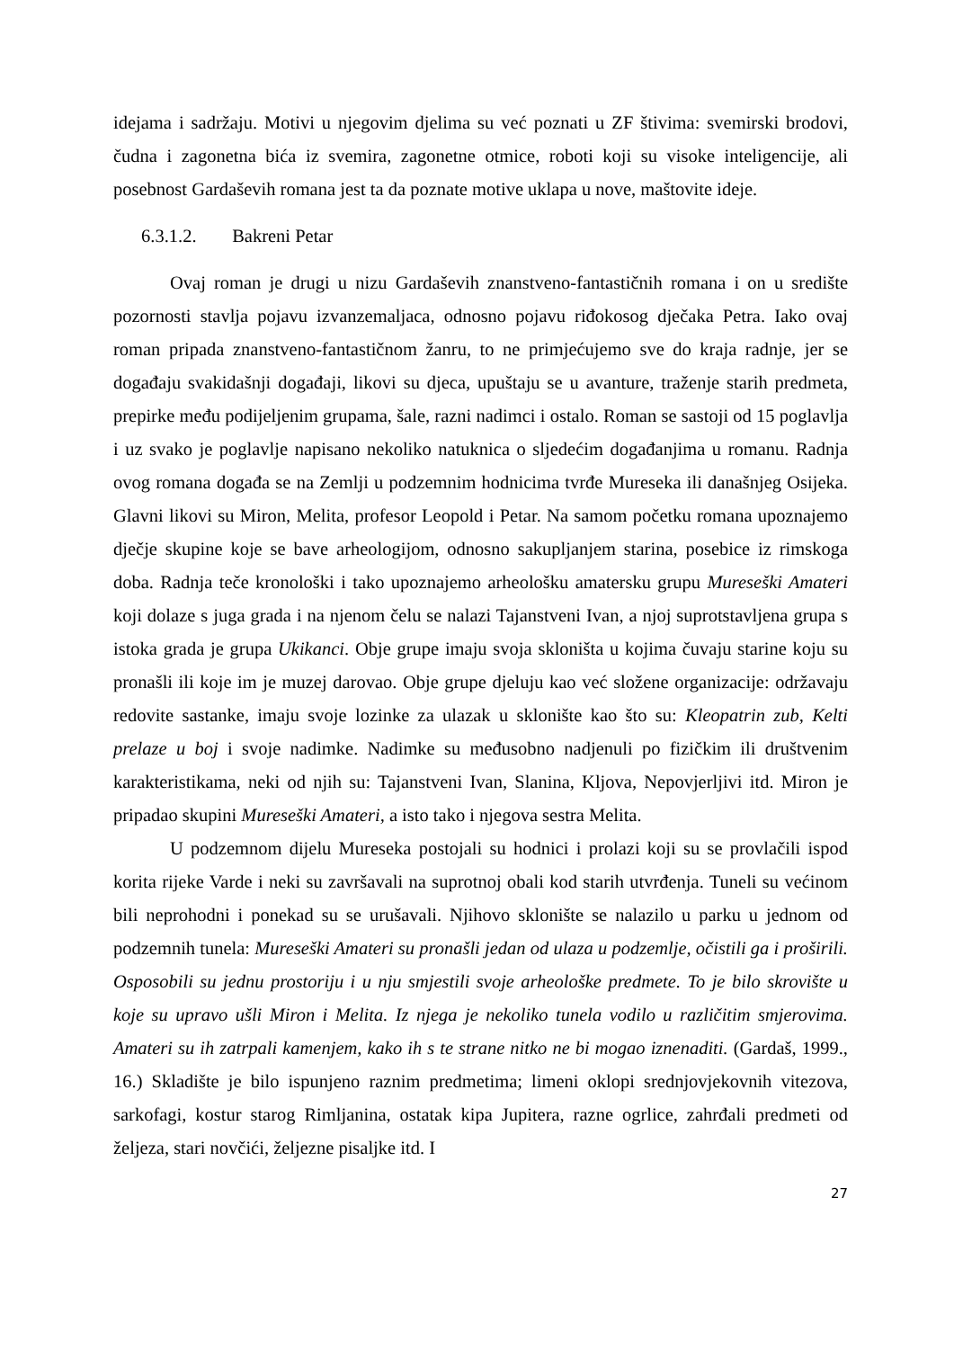idejama i sadržaju. Motivi u njegovim djelima su već poznati u ZF štivima: svemirski brodovi, čudna i zagonetna bića iz svemira, zagonetne otmice, roboti koji su visoke inteligencije, ali posebnost Gardaševih romana jest ta da poznate motive uklapa u nove, maštovite ideje.
6.3.1.2. Bakreni Petar
Ovaj roman je drugi u nizu Gardaševih znanstveno-fantastičnih romana i on u središte pozornosti stavlja pojavu izvanzemaljaca, odnosno pojavu riđokosog dječaka Petra. Iako ovaj roman pripada znanstveno-fantastičnom žanru, to ne primjećujemo sve do kraja radnje, jer se događaju svakidašnji događaji, likovi su djeca, upuštaju se u avanture, traženje starih predmeta, prepirke među podijeljenim grupama, šale, razni nadimci i ostalo. Roman se sastoji od 15 poglavlja i uz svako je poglavlje napisano nekoliko natuknica o sljedećim događanjima u romanu. Radnja ovog romana događa se na Zemlji u podzemnim hodnicima tvrđe Mureseka ili današnjeg Osijeka. Glavni likovi su Miron, Melita, profesor Leopold i Petar. Na samom početku romana upoznajemo dječje skupine koje se bave arheologijom, odnosno sakupljanjem starina, posebice iz rimskoga doba. Radnja teče kronološki i tako upoznajemo arheološku amatersku grupu Mureseški Amateri koji dolaze s juga grada i na njenom čelu se nalazi Tajanstveni Ivan, a njoj suprotstavljena grupa s istoka grada je grupa Ukikanci. Obje grupe imaju svoja skloništa u kojima čuvaju starine koju su pronašli ili koje im je muzej darovao. Obje grupe djeluju kao već složene organizacije: održavaju redovite sastanke, imaju svoje lozinke za ulazak u sklonište kao što su: Kleopatrin zub, Kelti prelaze u boj i svoje nadimke. Nadimke su međusobno nadjenuli po fizičkim ili društvenim karakteristikama, neki od njih su: Tajanstveni Ivan, Slanina, Kljova, Nepovjerljivi itd. Miron je pripadao skupini Mureseški Amateri, a isto tako i njegova sestra Melita.
U podzemnom dijelu Mureseka postojali su hodnici i prolazi koji su se provlačili ispod korita rijeke Varde i neki su završavali na suprotnoj obali kod starih utvrđenja. Tuneli su većinom bili neprohodni i ponekad su se urušavali. Njihovo sklonište se nalazilo u parku u jednom od podzemnih tunela: Mureseški Amateri su pronašli jedan od ulaza u podzemlje, očistili ga i proširili. Osposobili su jednu prostoriju i u nju smjestili svoje arheološke predmete. To je bilo skrovište u koje su upravo ušli Miron i Melita. Iz njega je nekoliko tunela vodilo u različitim smjerovima. Amateri su ih zatrpali kamenjem, kako ih s te strane nitko ne bi mogao iznenaditi. (Gardaš, 1999., 16.) Skladište je bilo ispunjeno raznim predmetima; limeni oklopi srednjovjekovnih vitezova, sarkofagi, kostur starog Rimljanina, ostatak kipa Jupitera, razne ogrlice, zahrđali predmeti od željeza, stari novčići, željezne pisaljke itd. I
27